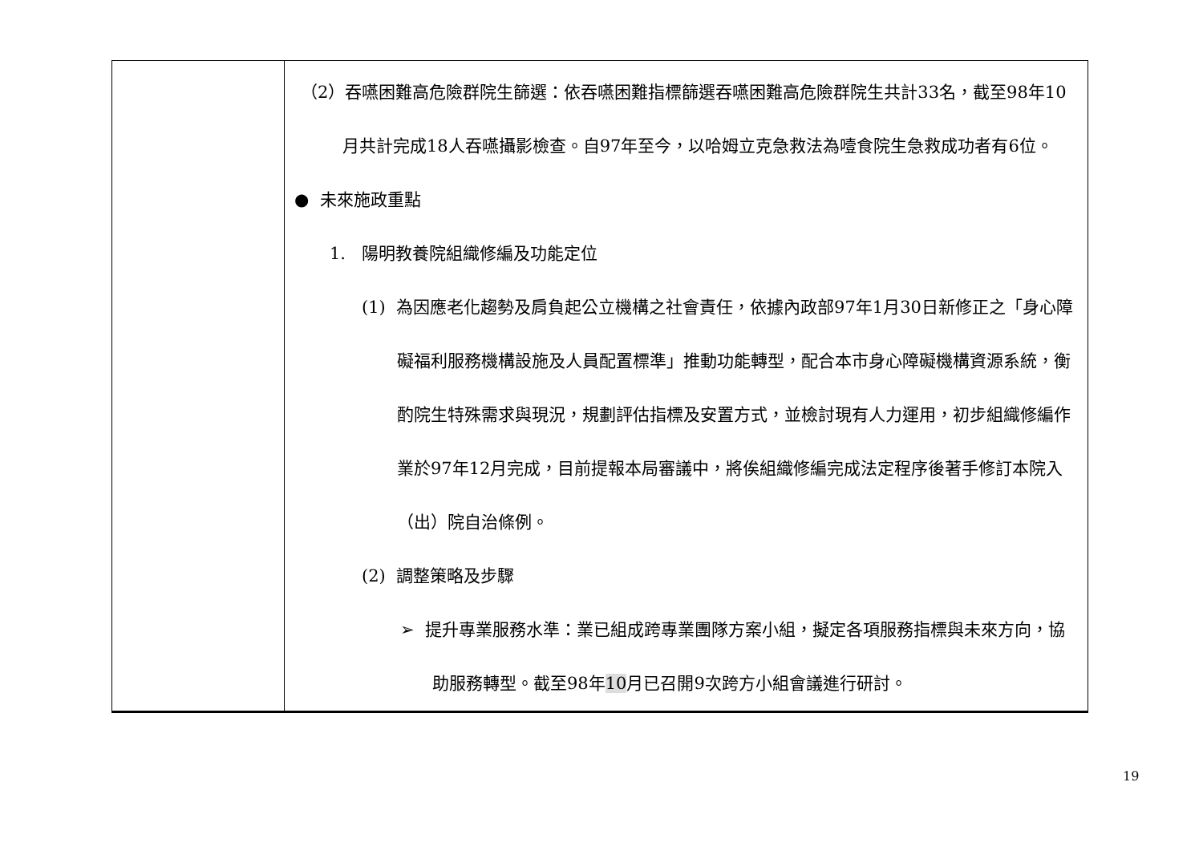| | （2）吞嚥困難高危險群院生篩選：依吞嚥困難指標篩選吞嚥困難高危險群院生共計33名，截至98年10月共計完成18人吞嚥攝影檢查。自97年至今，以哈姆立克急救法為噎食院生急救成功者有6位。 ● 未來施政重點 1. 陽明教養院組織修編及功能定位 (1) 為因應老化趨勢及肩負起公立機構之社會責任，依據內政部97年1月30日新修正之「身心障礙福利服務機構設施及人員配置標準」推動功能轉型，配合本市身心障礙機構資源系統，衡酌院生特殊需求與現況，規劃評估指標及安置方式，並檢討現有人力運用，初步組織修編作業於97年12月完成，目前提報本局審議中，將俟組織修編完成法定程序後著手修訂本院入（出）院自治條例。 (2) 調整策略及步驟 ➢ 提升專業服務水準：業已組成跨專業團隊方案小組，擬定各項服務指標與未來方向，協助服務轉型。截至98年 10 月已召開9次跨方小組會議進行研討。 |
19